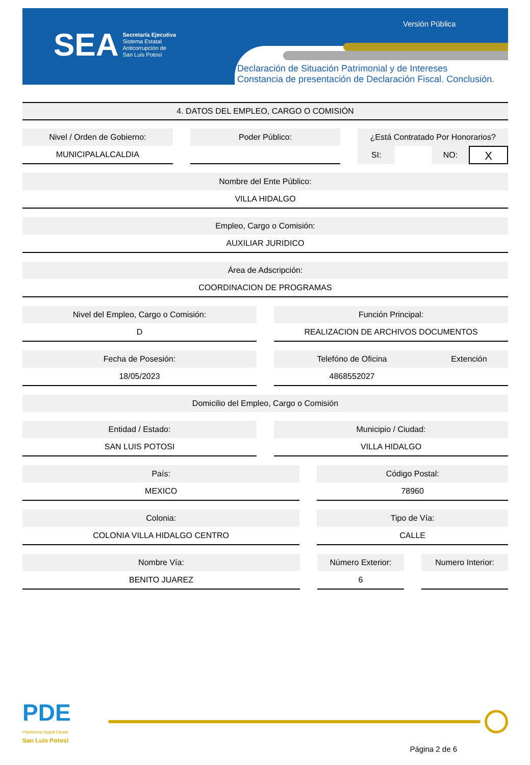SEA
Secretaría Ejecutiva
Sistema Estatal
Anticorrupción de
San Luis Potosí
Versión Pública
Declaración de Situación Patrimonial y de Intereses
Constancia de presentación de Declaración Fiscal. Conclusión.
4. DATOS DEL EMPLEO, CARGO O COMISIÓN
Nivel / Orden de Gobierno:
MUNICIPALALCALDIA
Poder Público: ¿Está Contratado Por Honorarios?
SI: NO: X
Nombre del Ente Público:
VILLA HIDALGO
Empleo, Cargo o Comisión:
AUXILIAR JURIDICO
Área de Adscripción:
COORDINACION DE PROGRAMAS
Nivel del Empleo, Cargo o Comisión:
D
Función Principal:
REALIZACION DE ARCHIVOS DOCUMENTOS
Fecha de Posesión:
18/05/2023
Telefóno de Oficina Extención
4868552027
Domicilio del Empleo, Cargo o Comisión
Entidad / Estado:
SAN LUIS POTOSI
Municipio / Ciudad:
VILLA HIDALGO
País:
MEXICO
Código Postal:
78960
Colonia:
COLONIA VILLA HIDALGO CENTRO
Tipo de Vía:
CALLE
Nombre Vía:
BENITO JUAREZ
Número Exterior:
6
Numero Interior:
PDE
Plataforma Digital Estatal
San Luis Potosí
Página 2 de 6